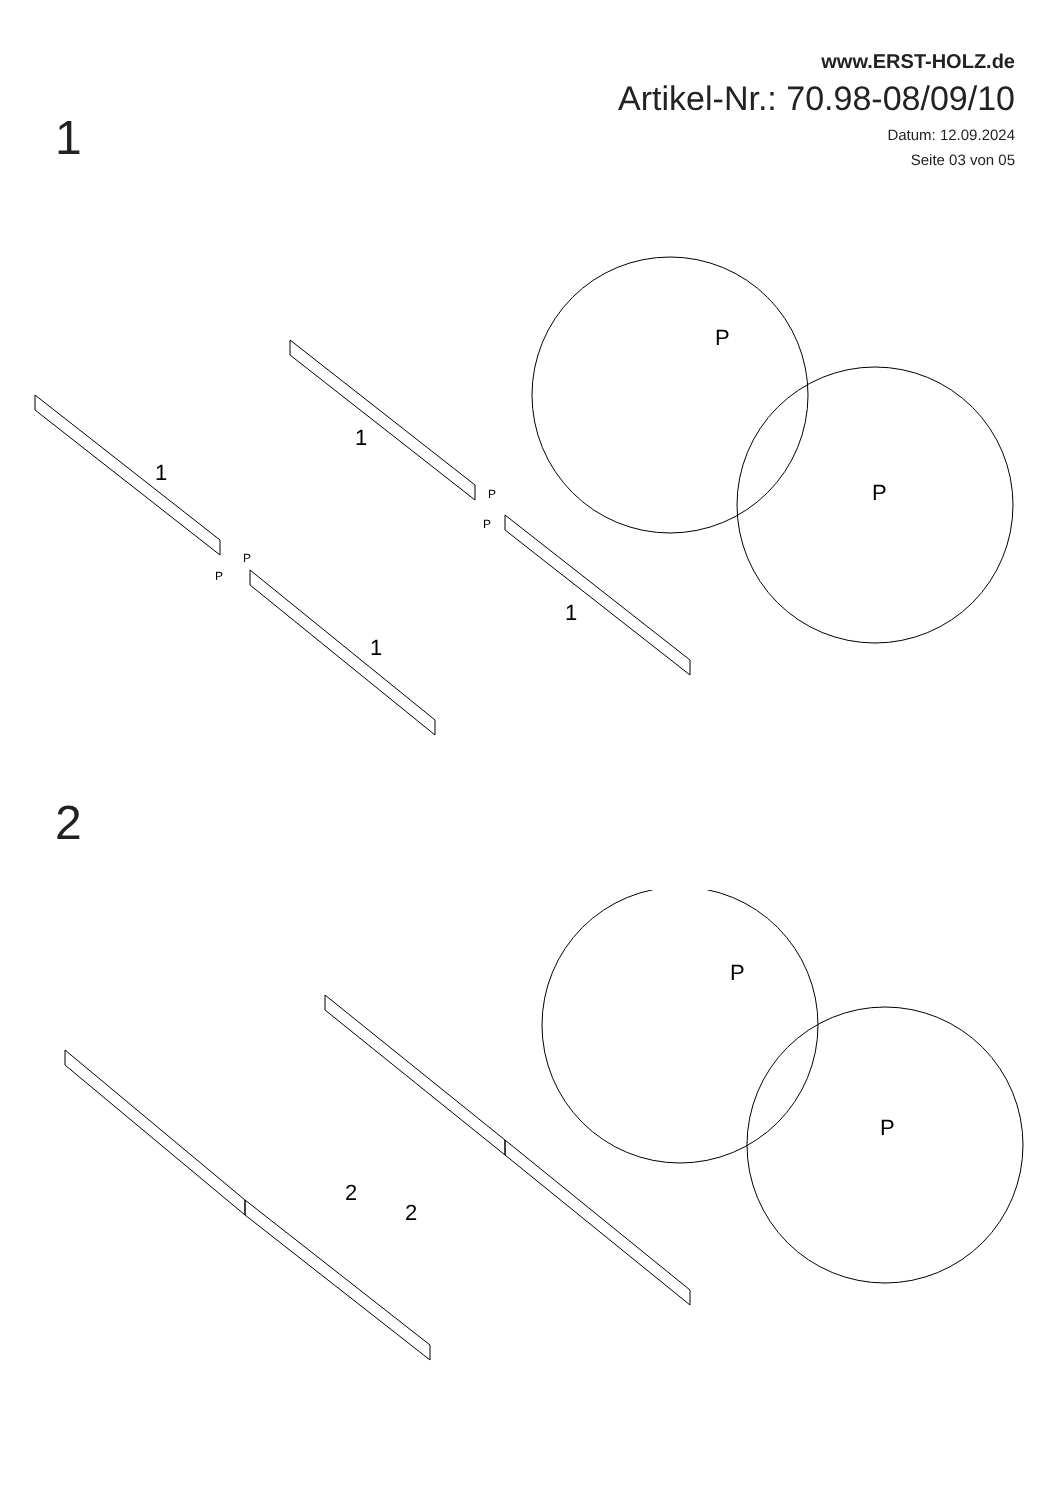www.ERST-HOLZ.de
Artikel-Nr.: 70.98-08/09/10
Datum: 12.09.2024
Seite 03 von 05
1
1
1
1
1
P
P
P
P
P
P
2
2
2
P
P